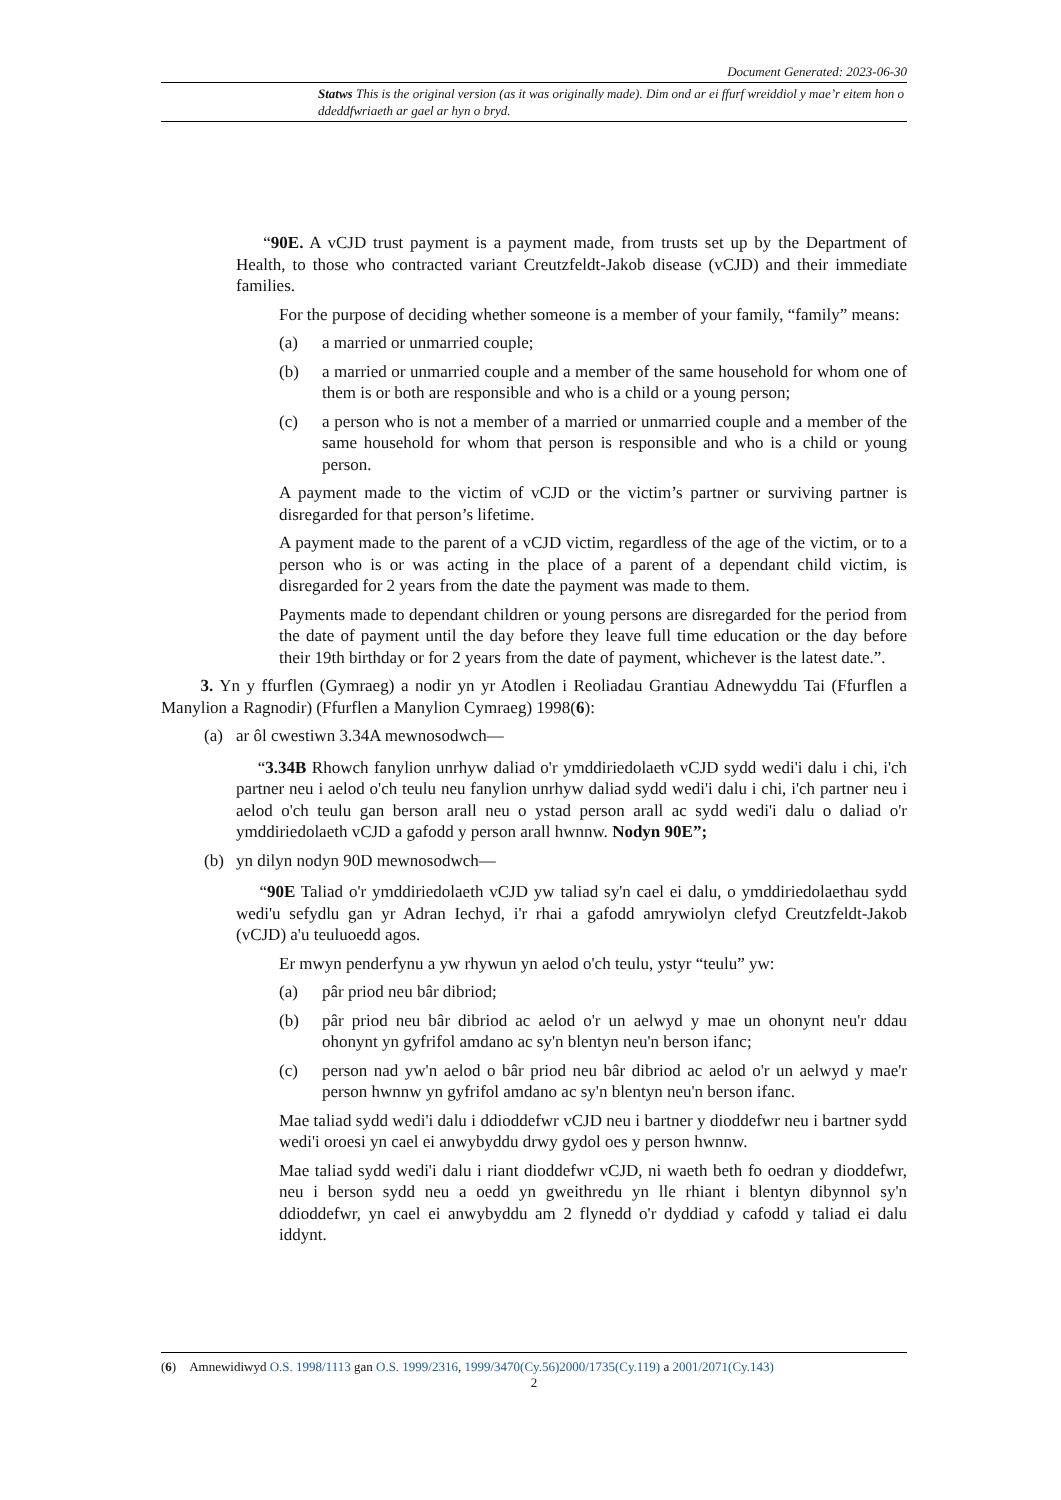Document Generated: 2023-06-30
Statws This is the original version (as it was originally made). Dim ond ar ei ffurf wreiddiol y mae’r eitem hon o ddeddfwriaeth ar gael ar hyn o bryd.
“90E. A vCJD trust payment is a payment made, from trusts set up by the Department of Health, to those who contracted variant Creutzfeldt-Jakob disease (vCJD) and their immediate families.
For the purpose of deciding whether someone is a member of your family, “family” means:
(a) a married or unmarried couple;
(b) a married or unmarried couple and a member of the same household for whom one of them is or both are responsible and who is a child or a young person;
(c) a person who is not a member of a married or unmarried couple and a member of the same household for whom that person is responsible and who is a child or young person.
A payment made to the victim of vCJD or the victim’s partner or surviving partner is disregarded for that person’s lifetime.
A payment made to the parent of a vCJD victim, regardless of the age of the victim, or to a person who is or was acting in the place of a parent of a dependant child victim, is disregarded for 2 years from the date the payment was made to them.
Payments made to dependant children or young persons are disregarded for the period from the date of payment until the day before they leave full time education or the day before their 19th birthday or for 2 years from the date of payment, whichever is the latest date.”.
3. Yn y ffurflen (Gymraeg) a nodir yn yr Atodlen i Reoliadau Grantiau Adnewyddu Tai (Ffurflen a Manylion a Ragnodir) (Ffurflen a Manylion Cymraeg) 1998(6):
(a) ar ôl cwestiwn 3.34A mewnosodwch—
“3.34B Rhowch fanylion unrhyw daliad o'r ymddiriedolaeth vCJD sydd wedi'i dalu i chi, i'ch partner neu i aelod o'ch teulu neu fanylion unrhyw daliad sydd wedi'i dalu i chi, i'ch partner neu i aelod o'ch teulu gan berson arall neu o ystad person arall ac sydd wedi'i dalu o daliad o'r ymddiriedolaeth vCJD a gafodd y person arall hwnnw. Nodyn 90E”;
(b) yn dilyn nodyn 90D mewnosodwch—
“90E Taliad o'r ymddiriedolaeth vCJD yw taliad sy'n cael ei dalu, o ymddiriedolaethau sydd wedi'u sefydlu gan yr Adran Iechyd, i'r rhai a gafodd amrywiolyn clefyd Creutzfeldt-Jakob (vCJD) a'u teuluoedd agos.
Er mwyn penderfynu a yw rhywun yn aelod o'ch teulu, ystyr “teulu” yw:
(a) pâr priod neu bâr dibriod;
(b) pâr priod neu bâr dibriod ac aelod o'r un aelwyd y mae un ohonynt neu'r ddau ohonynt yn gyfrifol amdano ac sy'n blentyn neu'n berson ifanc;
(c) person nad yw'n aelod o bâr priod neu bâr dibriod ac aelod o'r un aelwyd y mae'r person hwnnw yn gyfrifol amdano ac sy'n blentyn neu'n berson ifanc.
Mae taliad sydd wedi'i dalu i ddioddefwr vCJD neu i bartner y dioddefwr neu i bartner sydd wedi'i oroesi yn cael ei anwybyddu drwy gydol oes y person hwnnw.
Mae taliad sydd wedi'i dalu i riant dioddefwr vCJD, ni waeth beth fo oedran y dioddefwr, neu i berson sydd neu a oedd yn gweithredu yn lle rhiant i blentyn dibynnol sy'n ddioddefwr, yn cael ei anwybyddu am 2 flynedd o'r dyddiad y cafodd y taliad ei dalu iddynt.
(6) Amnewidiwyd O.S. 1998/1113 gan O.S. 1999/2316, 1999/3470(Cy.56)2000/1735(Cy.119) a 2001/2071(Cy.143)
2